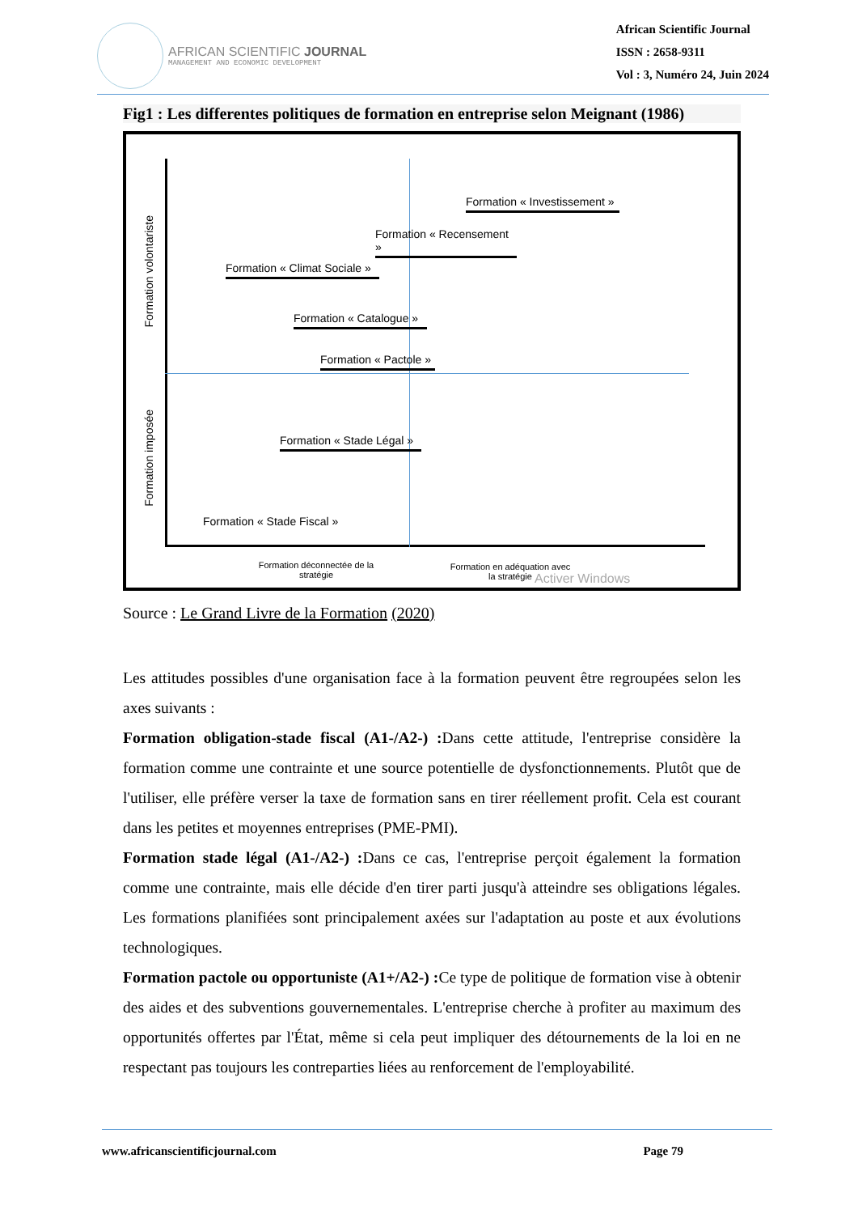AFRICAN SCIENTIFIC JOURNAL
MANAGEMENT AND ECONOMIC DEVELOPMENT
African Scientific Journal
ISSN : 2658-9311
Vol : 3, Numéro 24, Juin 2024
Fig1 : Les differentes politiques de formation en entreprise selon Meignant (1986)
Formation volontariste
Formation imposée
Formation « Investissement »
Formation « Recensement »
Formation « Climat Sociale »
Formation « Catalogue »
Formation « Pactole »
Formation « Stade Légal »
Formation « Stade Fiscal »
Formation déconnectée de la stratégie
Formation en adéquation avec la stratégie
Activer Windows
Source : Le Grand Livre de la Formation (2020)
Les attitudes possibles d'une organisation face à la formation peuvent être regroupées selon les axes suivants :
Formation obligation-stade fiscal (A1-/A2-) : Dans cette attitude, l'entreprise considère la formation comme une contrainte et une source potentielle de dysfonctionnements. Plutôt que de l'utiliser, elle préfère verser la taxe de formation sans en tirer réellement profit. Cela est courant dans les petites et moyennes entreprises (PME-PMI).
Formation stade légal (A1-/A2-) : Dans ce cas, l'entreprise perçoit également la formation comme une contrainte, mais elle décide d'en tirer parti jusqu'à atteindre ses obligations légales. Les formations planifiées sont principalement axées sur l'adaptation au poste et aux évolutions technologiques.
Formation pactole ou opportuniste (A1+/A2-) : Ce type de politique de formation vise à obtenir des aides et des subventions gouvernementales. L'entreprise cherche à profiter au maximum des opportunités offertes par l'État, même si cela peut impliquer des détournements de la loi en ne respectant pas toujours les contreparties liées au renforcement de l'employabilité.
www.africanscientificjournal.com Page 79